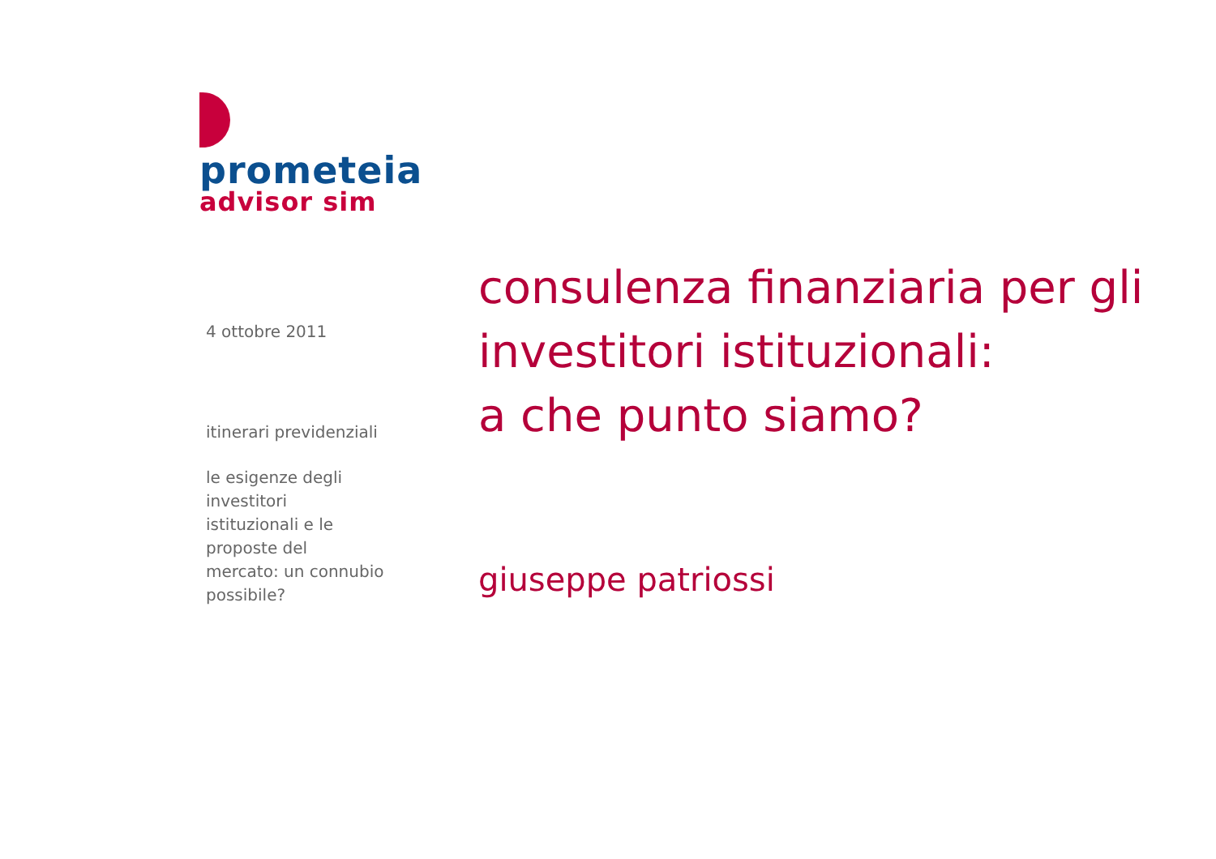prometeia
advisor sim
4 ottobre 2011
itinerari previdenziali
le esigenze degli investitori istituzionali e le proposte del mercato: un connubio possibile?
consulenza finanziaria per gli
investitori istituzionali:
a che punto siamo?
giuseppe patriossi